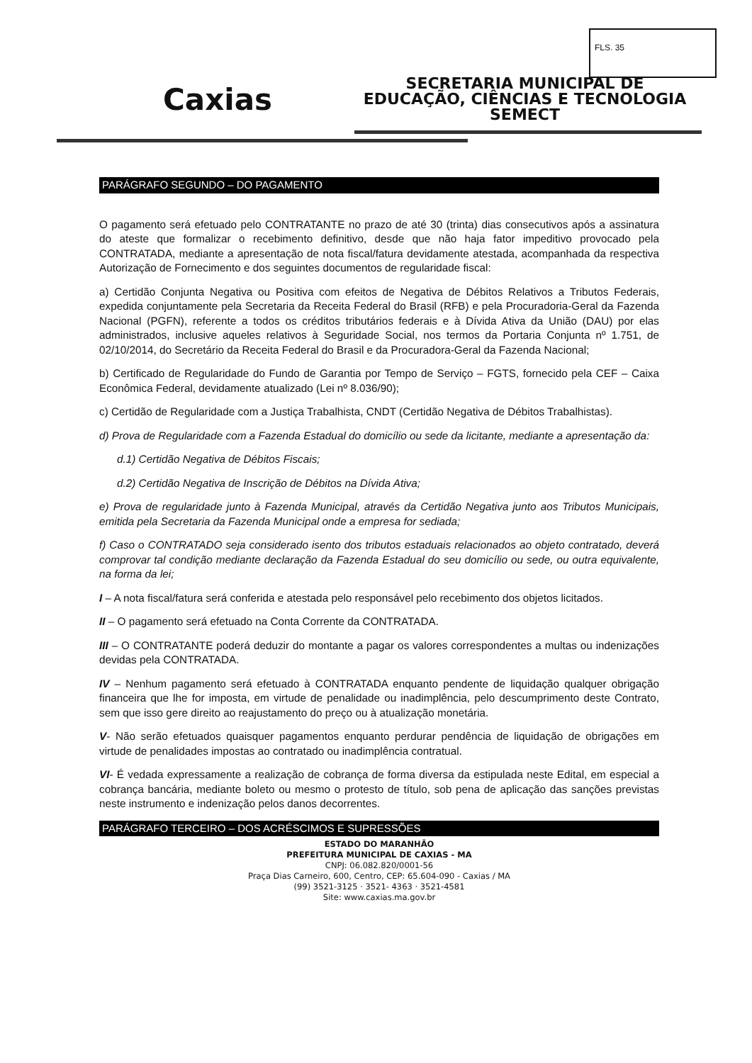FLS. 35
Caxias
SECRETARIA MUNICIPAL DE
EDUCAÇÃO, CIÊNCIAS E TECNOLOGIA
SEMECT
PARÁGRAFO SEGUNDO – DO PAGAMENTO
O pagamento será efetuado pelo CONTRATANTE no prazo de até 30 (trinta) dias consecutivos após a assinatura do ateste que formalizar o recebimento definitivo, desde que não haja fator impeditivo provocado pela CONTRATADA, mediante a apresentação de nota fiscal/fatura devidamente atestada, acompanhada da respectiva Autorização de Fornecimento e dos seguintes documentos de regularidade fiscal:
a) Certidão Conjunta Negativa ou Positiva com efeitos de Negativa de Débitos Relativos a Tributos Federais, expedida conjuntamente pela Secretaria da Receita Federal do Brasil (RFB) e pela Procuradoria-Geral da Fazenda Nacional (PGFN), referente a todos os créditos tributários federais e à Dívida Ativa da União (DAU) por elas administrados, inclusive aqueles relativos à Seguridade Social, nos termos da Portaria Conjunta nº 1.751, de 02/10/2014, do Secretário da Receita Federal do Brasil e da Procuradora-Geral da Fazenda Nacional;
b) Certificado de Regularidade do Fundo de Garantia por Tempo de Serviço – FGTS, fornecido pela CEF – Caixa Econômica Federal, devidamente atualizado (Lei nº 8.036/90);
c) Certidão de Regularidade com a Justiça Trabalhista, CNDT (Certidão Negativa de Débitos Trabalhistas).
d) Prova de Regularidade com a Fazenda Estadual do domicílio ou sede da licitante, mediante a apresentação da:
d.1) Certidão Negativa de Débitos Fiscais;
d.2) Certidão Negativa de Inscrição de Débitos na Dívida Ativa;
e) Prova de regularidade junto à Fazenda Municipal, através da Certidão Negativa junto aos Tributos Municipais, emitida pela Secretaria da Fazenda Municipal onde a empresa for sediada;
f) Caso o CONTRATADO seja considerado isento dos tributos estaduais relacionados ao objeto contratado, deverá comprovar tal condição mediante declaração da Fazenda Estadual do seu domicílio ou sede, ou outra equivalente, na forma da lei;
I – A nota fiscal/fatura será conferida e atestada pelo responsável pelo recebimento dos objetos licitados.
II – O pagamento será efetuado na Conta Corrente da CONTRATADA.
III – O CONTRATANTE poderá deduzir do montante a pagar os valores correspondentes a multas ou indenizações devidas pela CONTRATADA.
IV – Nenhum pagamento será efetuado à CONTRATADA enquanto pendente de liquidação qualquer obrigação financeira que lhe for imposta, em virtude de penalidade ou inadimplência, pelo descumprimento deste Contrato, sem que isso gere direito ao reajustamento do preço ou à atualização monetária.
V- Não serão efetuados quaisquer pagamentos enquanto perdurar pendência de liquidação de obrigações em virtude de penalidades impostas ao contratado ou inadimplência contratual.
VI- É vedada expressamente a realização de cobrança de forma diversa da estipulada neste Edital, em especial a cobrança bancária, mediante boleto ou mesmo o protesto de título, sob pena de aplicação das sanções previstas neste instrumento e indenização pelos danos decorrentes.
PARÁGRAFO TERCEIRO – DOS ACRÉSCIMOS E SUPRESSÕES
ESTADO DO MARANHÃO
PREFEITURA MUNICIPAL DE CAXIAS - MA
CNPJ: 06.082.820/0001-56
Praça Dias Carneiro, 600, Centro, CEP: 65.604-090 - Caxias / MA
(99) 3521-3125 · 3521- 4363 · 3521-4581
Site: www.caxias.ma.gov.br